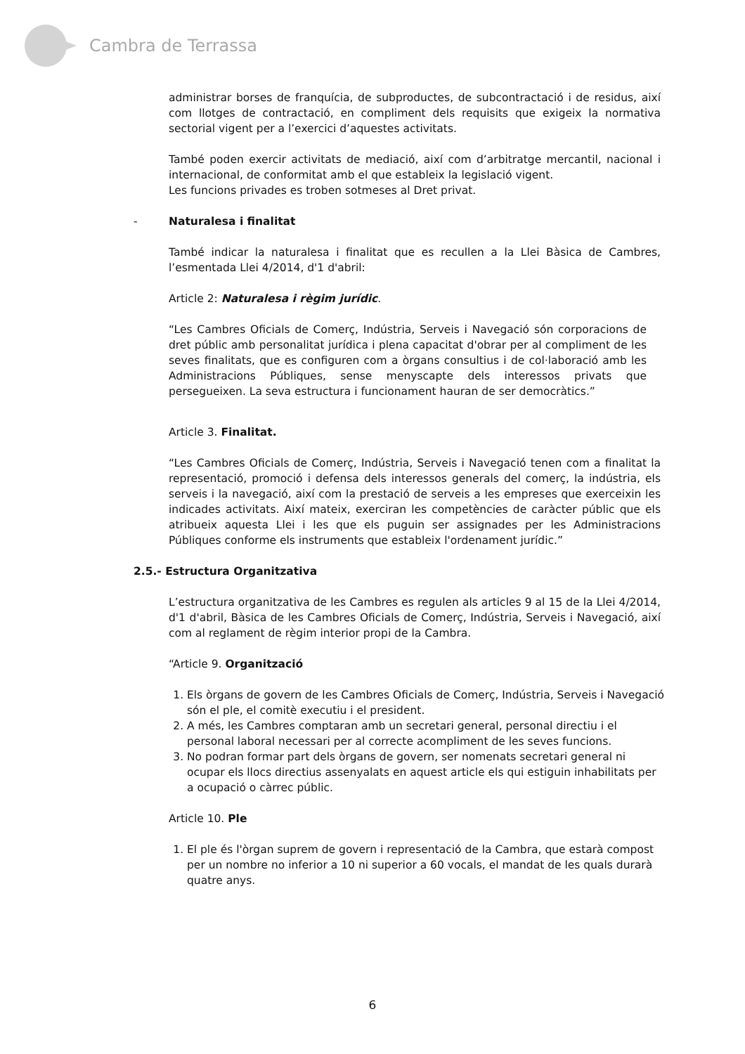Cambra de Terrassa
administrar borses de franquícia, de subproductes, de subcontractació i de residus, així com llotges de contractació, en compliment dels requisits que exigeix la normativa sectorial vigent per a l’exercici d’aquestes activitats.
També poden exercir activitats de mediació, així com d’arbitratge mercantil, nacional i internacional, de conformitat amb el que estableix la legislació vigent.
Les funcions privades es troben sotmeses al Dret privat.
- Naturalesa i finalitat
També indicar la naturalesa i finalitat que es recullen a la Llei Bàsica de Cambres, l’esmentada Llei 4/2014, d'1 d'abril:
Article 2: Naturalesa i règim jurídic.
“Les Cambres Oficials de Comerç, Indústria, Serveis i Navegació són corporacions de dret públic amb personalitat jurídica i plena capacitat d'obrar per al compliment de les seves finalitats, que es configuren com a òrgans consultius i de col·laboració amb les Administracions Públiques, sense menyscapte dels interessos privats que persegueixen. La seva estructura i funcionament hauran de ser democràtics.”
Article 3. Finalitat.
“Les Cambres Oficials de Comerç, Indústria, Serveis i Navegació tenen com a finalitat la representació, promoció i defensa dels interessos generals del comerç, la indústria, els serveis i la navegació, així com la prestació de serveis a les empreses que exerceixin les indicades activitats. Així mateix, exerciran les competències de caràcter públic que els atribueix aquesta Llei i les que els puguin ser assignades per les Administracions Públiques conforme els instruments que estableix l'ordenament jurídic.”
2.5.- Estructura Organitzativa
L’estructura organitzativa de les Cambres es regulen als articles 9 al 15 de la Llei 4/2014, d'1 d'abril, Bàsica de les Cambres Oficials de Comerç, Indústria, Serveis i Navegació, així com al reglament de règim interior propi de la Cambra.
“Article 9. Organització
1. Els òrgans de govern de les Cambres Oficials de Comerç, Indústria, Serveis i Navegació són el ple, el comitè executiu i el president.
2. A més, les Cambres comptaran amb un secretari general, personal directiu i el personal laboral necessari per al correcte acompliment de les seves funcions.
3. No podran formar part dels òrgans de govern, ser nomenats secretari general ni ocupar els llocs directius assenyalats en aquest article els qui estiguin inhabilitats per a ocupació o càrrec públic.
Article 10. Ple
1. El ple és l'òrgan suprem de govern i representació de la Cambra, que estarà compost per un nombre no inferior a 10 ni superior a 60 vocals, el mandat de les quals durarà quatre anys.
6